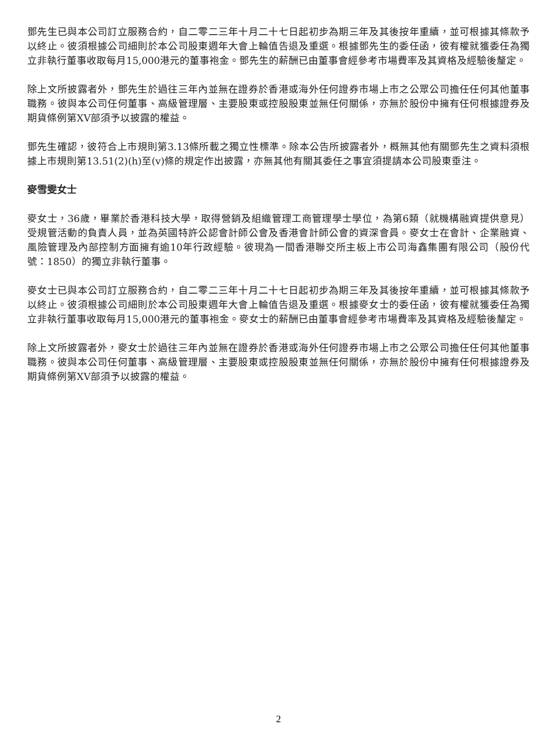鄧先生已與本公司訂立服務合約，自二零二三年十月二十七日起初步為期三年及其後按年重續，並可根據其條款予以終止。彼須根據公司細則於本公司股東週年大會上輪值告退及重選。根據鄧先生的委任函，彼有權就獲委任為獨立非執行董事收取每月15,000港元的董事袍金。鄧先生的薪酬已由董事會經參考市場費率及其資格及經驗後釐定。
除上文所披露者外，鄧先生於過往三年內並無在證券於香港或海外任何證券市場上市之公眾公司擔任任何其他董事職務。彼與本公司任何董事、高級管理層、主要股東或控股股東並無任何關係，亦無於股份中擁有任何根據證券及期貨條例第XV部須予以披露的權益。
鄧先生確認，彼符合上市規則第3.13條所載之獨立性標準。除本公告所披露者外，概無其他有關鄧先生之資料須根據上市規則第13.51(2)(h)至(v)條的規定作出披露，亦無其他有關其委任之事宜須提請本公司股東垂注。
麥雪雯女士
麥女士，36歲，畢業於香港科技大學，取得營銷及組織管理工商管理學士學位，為第6類（就機構融資提供意見）受規管活動的負責人員，並為英國特許公認會計師公會及香港會計師公會的資深會員。麥女士在會計、企業融資、風險管理及內部控制方面擁有逾10年行政經驗。彼現為一間香港聯交所主板上市公司海鑫集團有限公司（股份代號：1850）的獨立非執行董事。
麥女士已與本公司訂立服務合約，自二零二三年十月二十七日起初步為期三年及其後按年重續，並可根據其條款予以終止。彼須根據公司細則於本公司股東週年大會上輪值告退及重選。根據麥女士的委任函，彼有權就獲委任為獨立非執行董事收取每月15,000港元的董事袍金。麥女士的薪酬已由董事會經參考市場費率及其資格及經驗後釐定。
除上文所披露者外，麥女士於過往三年內並無在證券於香港或海外任何證券市場上市之公眾公司擔任任何其他董事職務。彼與本公司任何董事、高級管理層、主要股東或控股股東並無任何關係，亦無於股份中擁有任何根據證券及期貨條例第XV部須予以披露的權益。
2